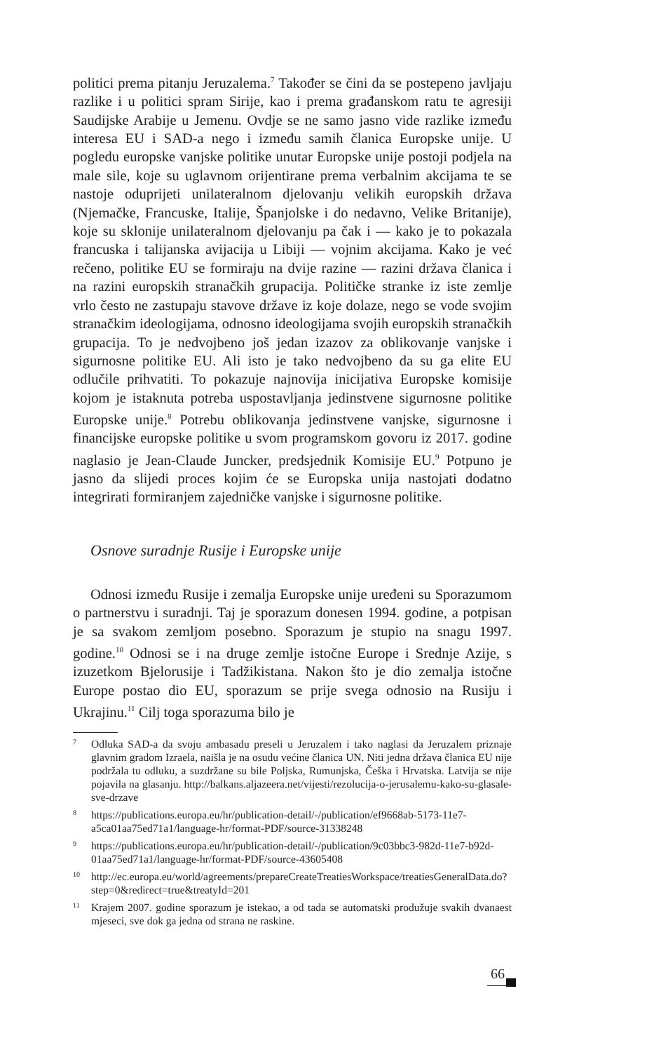politici prema pitanju Jeruzalema.<sup>7</sup> Također se čini da se postepeno javljaju razlike i u politici spram Sirije, kao i prema građanskom ratu te agresiji Saudijske Arabije u Jemenu. Ovdje se ne samo jasno vide razlike između interesa EU i SAD-a nego i između samih članica Europske unije. U pogledu europske vanjske politike unutar Europske unije postoji podjela na male sile, koje su uglavnom orijentirane prema verbalnim akcijama te se nastoje oduprijeti unilateralnom djelovanju velikih europskih država (Njemačke, Francuske, Italije, Španjolske i do nedavno, Velike Britanije), koje su sklonije unilateralnom djelovanju pa čak i — kako je to pokazala francuska i talijanska avijacija u Libiji — vojnim akcijama. Kako je već rečeno, politike EU se formiraju na dvije razine — razini država članica i na razini europskih stranačkih grupacija. Političke stranke iz iste zemlje vrlo često ne zastupaju stavove države iz koje dolaze, nego se vode svojim stranačkim ideologijama, odnosno ideologijama svojih europskih stranačkih grupacija. To je nedvojbeno još jedan izazov za oblikovanje vanjske i sigurnosne politike EU. Ali isto je tako nedvojbeno da su ga elite EU odlučile prihvatiti. To pokazuje najnovija inicijativa Europske komisije kojom je istaknuta potreba uspostavljanja jedinstvene sigurnosne politike Europske unije.<sup>8</sup> Potrebu oblikovanja jedinstvene vanjske, sigurnosne i financijske europske politike u svom programskom govoru iz 2017. godine naglasio je Jean-Claude Juncker, predsjednik Komisije EU.<sup>9</sup> Potpuno je jasno da slijedi proces kojim će se Europska unija nastojati dodatno integrirati formiranjem zajedničke vanjske i sigurnosne politike.
Osnove suradnje Rusije i Europske unije
Odnosi između Rusije i zemalja Europske unije uređeni su Sporazumom o partnerstvu i suradnji. Taj je sporazum donesen 1994. godine, a potpisan je sa svakom zemljom posebno. Sporazum je stupio na snagu 1997. godine.<sup>10</sup> Odnosi se i na druge zemlje istočne Europe i Srednje Azije, s izuzetkom Bjelorusije i Tadžikistana. Nakon što je dio zemalja istočne Europe postao dio EU, sporazum se prije svega odnosio na Rusiju i Ukrajinu.<sup>11</sup> Cilj toga sporazuma bilo je
<sup>7</sup> Odluka SAD-a da svoju ambasadu preseli u Jeruzalem i tako naglasi da Jeruzalem priznaje glavnim gradom Izraela, naišla je na osudu većine članica UN. Niti jedna država članica EU nije podržala tu odluku, a suzdržane su bile Poljska, Rumunjska, Češka i Hrvatska. Latvija se nije pojavila na glasanju. http://balkans.aljazeera.net/vijesti/rezolucija-o-jerusalemu-kako-su-glasale-sve-drzave
<sup>8</sup> https://publications.europa.eu/hr/publication-detail/-/publication/ef9668ab-5173-11e7-a5ca01aa75ed71a1/language-hr/format-PDF/source-31338248
<sup>9</sup> https://publications.europa.eu/hr/publication-detail/-/publication/9c03bbc3-982d-11e7-b92d-01aa75ed71a1/language-hr/format-PDF/source-43605408
<sup>10</sup> http://ec.europa.eu/world/agreements/prepareCreateTreatiesWorkspace/treatiesGeneralData.do?step=0&redirect=true&treatyId=201
<sup>11</sup> Krajem 2007. godine sporazum je istekao, a od tada se automatski produžuje svakih dvanaest mjeseci, sve dok ga jedna od strana ne raskine.
66